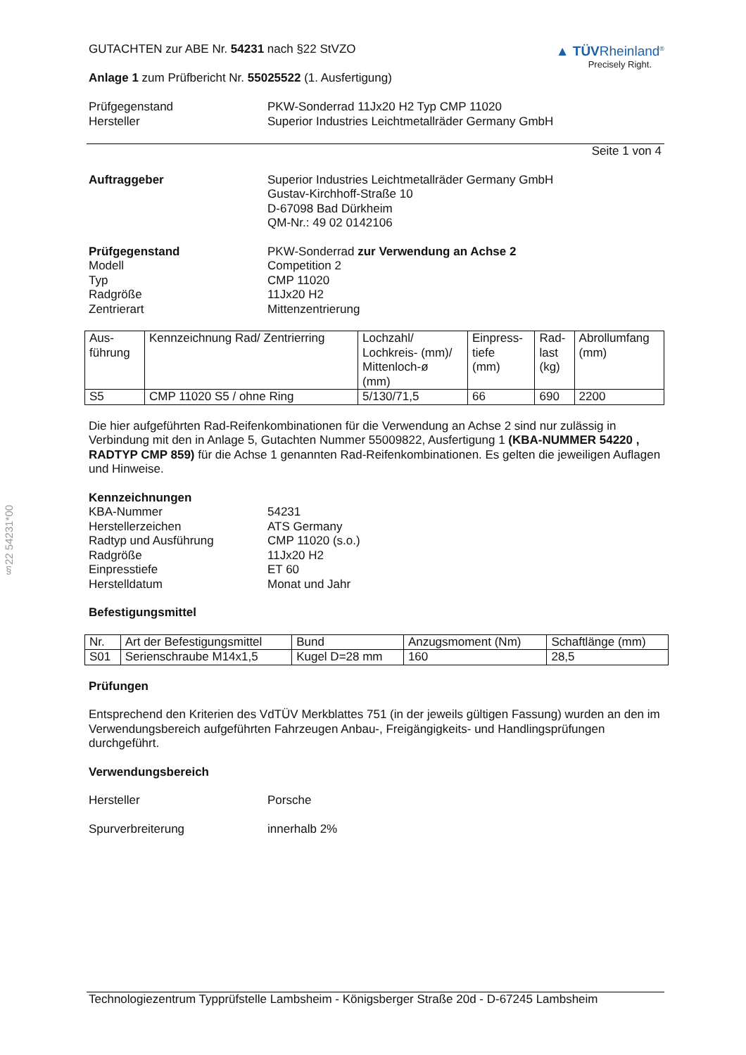§22 54231*00
GUTACHTEN zur ABE Nr. 54231 nach §22 StVZO
Anlage 1 zum Prüfbericht Nr. 55025522 (1. Ausfertigung)
▲ TÜVRheinland<sup>®</sup>
Precisely Right.
Prüfgegenstand PKW-Sonderrad 11Jx20 H2 Typ CMP 11020
Hersteller Superior Industries Leichtmetallräder Germany GmbH
Seite 1 von 4
Auftraggeber Superior Industries Leichtmetallräder Germany GmbH
Gustav-Kirchhoff-Straße 10
D-67098 Bad Dürkheim
QM-Nr.: 49 02 0142106
Prüfgegenstand
Modell
Typ
Radgröße
Zentrierart
PKW-Sonderrad zur Verwendung an Achse 2
Competition 2
CMP 11020
11Jx20 H2
Mittenzentrierung
| Aus- führung | Kennzeichnung Rad/ Zentrierring | Lochzahl/ Lochkreis- (mm)/ Mittenloch-ø (mm) | Einpress- tiefe (mm) | Rad- last (kg) | Abrollumfang (mm) |
| S5 | CMP 11020 S5 / ohne Ring | 5/130/71,5 | 66 | 690 | 2200 |
Die hier aufgeführten Rad-Reifenkombinationen für die Verwendung an Achse 2 sind nur zulässig in Verbindung mit den in Anlage 5, Gutachten Nummer 55009822, Ausfertigung 1 (KBA-NUMMER 54220 , RADTYP CMP 859) für die Achse 1 genannten Rad-Reifenkombinationen. Es gelten die jeweiligen Auflagen und Hinweise.
Kennzeichnungen
KBA-Nummer
Herstellerzeichen
Radtyp und Ausführung
Radgröße
Einpresstiefe
Herstelldatum
54231
ATS Germany
CMP 11020 (s.o.)
11Jx20 H2
ET 60
Monat und Jahr
Befestigungsmittel
| Nr. | Art der Befestigungsmittel | Bund | Anzugsmoment (Nm) | Schaftlänge (mm) |
| S01 | Serienschraube M14x1,5 | Kugel D=28 mm | 160 | 28,5 |
Prüfungen
Entsprechend den Kriterien des VdTÜV Merkblattes 751 (in der jeweils gültigen Fassung) wurden an den im Verwendungsbereich aufgeführten Fahrzeugen Anbau-, Freigängigkeits- und Handlingsprüfungen durchgeführt.
Verwendungsbereich
Hersteller Porsche
Spurverbreiterung innerhalb 2%
Technologiezentrum Typprüfstelle Lambsheim - Königsberger Straße 20d - D-67245 Lambsheim